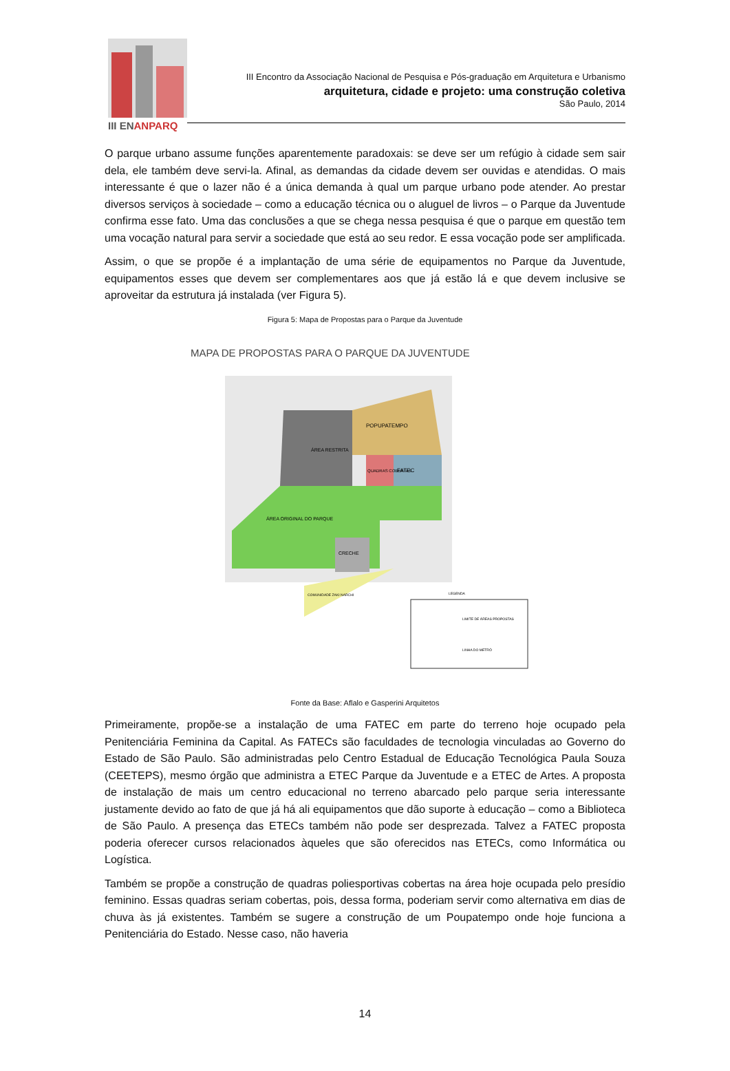III ENANPARQ
III Encontro da Associação Nacional de Pesquisa e Pós-graduação em Arquitetura e Urbanismo
arquitetura, cidade e projeto: uma construção coletiva
São Paulo, 2014
O parque urbano assume funções aparentemente paradoxais: se deve ser um refúgio à cidade sem sair dela, ele também deve servi-la. Afinal, as demandas da cidade devem ser ouvidas e atendidas. O mais interessante é que o lazer não é a única demanda à qual um parque urbano pode atender. Ao prestar diversos serviços à sociedade – como a educação técnica ou o aluguel de livros – o Parque da Juventude confirma esse fato. Uma das conclusões a que se chega nessa pesquisa é que o parque em questão tem uma vocação natural para servir a sociedade que está ao seu redor. E essa vocação pode ser amplificada.
Assim, o que se propõe é a implantação de uma série de equipamentos no Parque da Juventude, equipamentos esses que devem ser complementares aos que já estão lá e que devem inclusive se aproveitar da estrutura já instalada (ver Figura 5).
Figura 5: Mapa de Propostas para o Parque da Juventude
MAPA DE PROPOSTAS PARA O PARQUE DA JUVENTUDE
POPUPATEMPO
ÁREA RESTRITA
FATEC
QUADRAS COBERTAS
ÁREA ORIGINAL DO PARQUE
CRECHE
COMUNIDADE ZAKI NARCHI
LEGENDA
LIMITE DE ÁREAS PROPOSTAS
LINHA DO METRÔ
Fonte da Base: Aflalo e Gasperini Arquitetos
Primeiramente, propõe-se a instalação de uma FATEC em parte do terreno hoje ocupado pela Penitenciária Feminina da Capital. As FATECs são faculdades de tecnologia vinculadas ao Governo do Estado de São Paulo. São administradas pelo Centro Estadual de Educação Tecnológica Paula Souza (CEETEPS), mesmo órgão que administra a ETEC Parque da Juventude e a ETEC de Artes. A proposta de instalação de mais um centro educacional no terreno abarcado pelo parque seria interessante justamente devido ao fato de que já há ali equipamentos que dão suporte à educação – como a Biblioteca de São Paulo. A presença das ETECs também não pode ser desprezada. Talvez a FATEC proposta poderia oferecer cursos relacionados àqueles que são oferecidos nas ETECs, como Informática ou Logística.
Também se propõe a construção de quadras poliesportivas cobertas na área hoje ocupada pelo presídio feminino. Essas quadras seriam cobertas, pois, dessa forma, poderiam servir como alternativa em dias de chuva às já existentes. Também se sugere a construção de um Poupatempo onde hoje funciona a Penitenciária do Estado. Nesse caso, não haveria
14